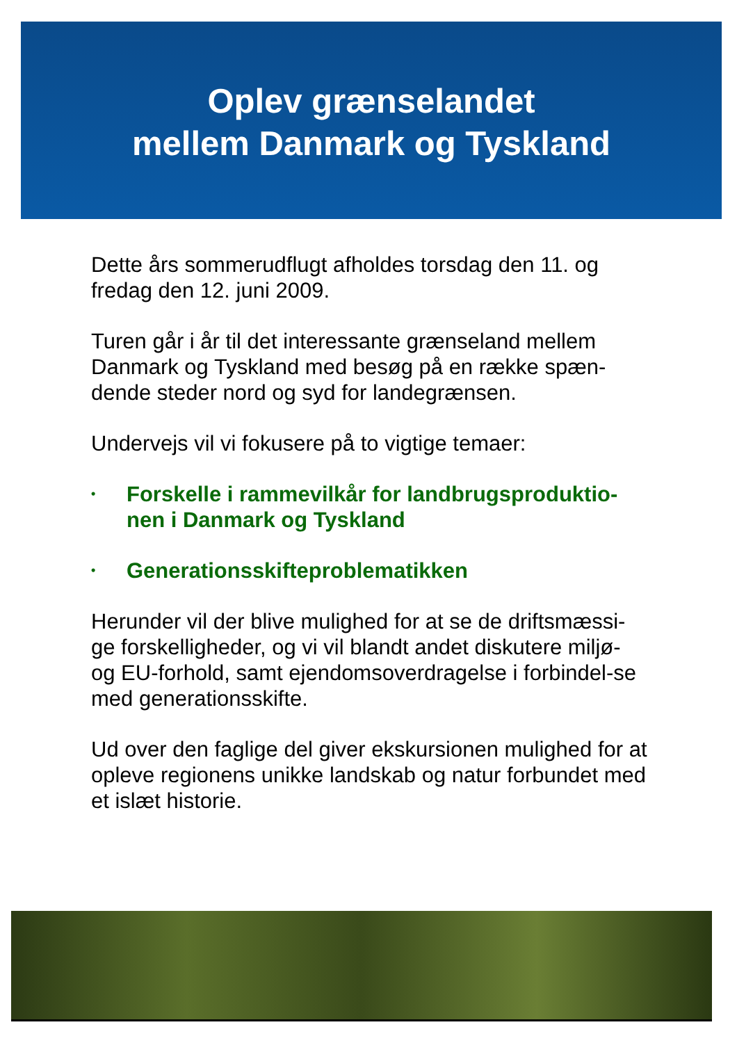Oplev grænselandet
mellem Danmark og Tyskland
Dette års sommerudflugt afholdes torsdag den 11. og fredag den 12. juni 2009.
Turen går i år til det interessante grænseland mellem Danmark og Tyskland med besøg på en række spæn-dende steder nord og syd for landegrænsen.
Undervejs vil vi fokusere på to vigtige temaer:
• Forskelle i rammevilkår for landbrugsproduktio-nen i Danmark og Tyskland
• Generationsskifteproblematikken
Herunder vil der blive mulighed for at se de driftsmæssi-ge forskelligheder, og vi vil blandt andet diskutere miljø- og EU-forhold, samt ejendomsoverdragelse i forbindel-se med generationsskifte.
Ud over den faglige del giver ekskursionen mulighed for at opleve regionens unikke landskab og natur forbundet med et islæt historie.